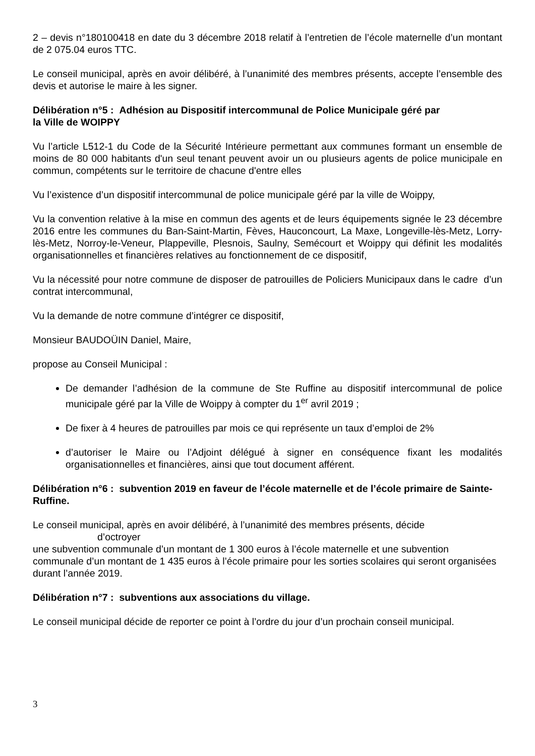2 – devis n°180100418 en date du 3 décembre 2018 relatif à l’entretien de l’école maternelle d’un montant de 2 075.04 euros TTC.
Le conseil municipal, après en avoir délibéré, à l’unanimité des membres présents, accepte l’ensemble des devis et autorise le maire à les signer.
Délibération n°5 : Adhésion au Dispositif intercommunal de Police Municipale géré par
la Ville de WOIPPY
Vu l’article L512-1 du Code de la Sécurité Intérieure permettant aux communes formant un ensemble de moins de 80 000 habitants d'un seul tenant peuvent avoir un ou plusieurs agents de police municipale en commun, compétents sur le territoire de chacune d'entre elles
Vu l’existence d’un dispositif intercommunal de police municipale géré par la ville de Woippy,
Vu la convention relative à la mise en commun des agents et de leurs équipements signée le 23 décembre 2016 entre les communes du Ban-Saint-Martin, Fèves, Hauconcourt, La Maxe, Longeville-lès-Metz, Lorry-lès-Metz, Norroy-le-Veneur, Plappeville, Plesnois, Saulny, Semécourt et Woippy qui définit les modalités organisationnelles et financières relatives au fonctionnement de ce dispositif,
Vu la nécessité pour notre commune de disposer de patrouilles de Policiers Municipaux dans le cadre d’un contrat intercommunal,
Vu la demande de notre commune d’intégrer ce dispositif,
Monsieur BAUDOÜIN Daniel, Maire,
propose au Conseil Municipal :
De demander l’adhésion de la commune de Ste Ruffine au dispositif intercommunal de police municipale géré par la Ville de Woippy à compter du 1<sup>er</sup> avril 2019 ;
De fixer à 4 heures de patrouilles par mois ce qui représente un taux d’emploi de 2%
d’autoriser le Maire ou l’Adjoint délégué à signer en conséquence fixant les modalités organisationnelles et financières, ainsi que tout document afférent.
Délibération n°6 : subvention 2019 en faveur de l’école maternelle et de l’école primaire de Sainte-Ruffine.
Le conseil municipal, après en avoir délibéré, à l’unanimité des membres présents, décide
d’octroyer
une subvention communale d’un montant de 1 300 euros à l’école maternelle et une subvention communale d’un montant de 1 435 euros à l’école primaire pour les sorties scolaires qui seront organisées durant l’année 2019.
Délibération n°7 : subventions aux associations du village.
Le conseil municipal décide de reporter ce point à l’ordre du jour d’un prochain conseil municipal.
3